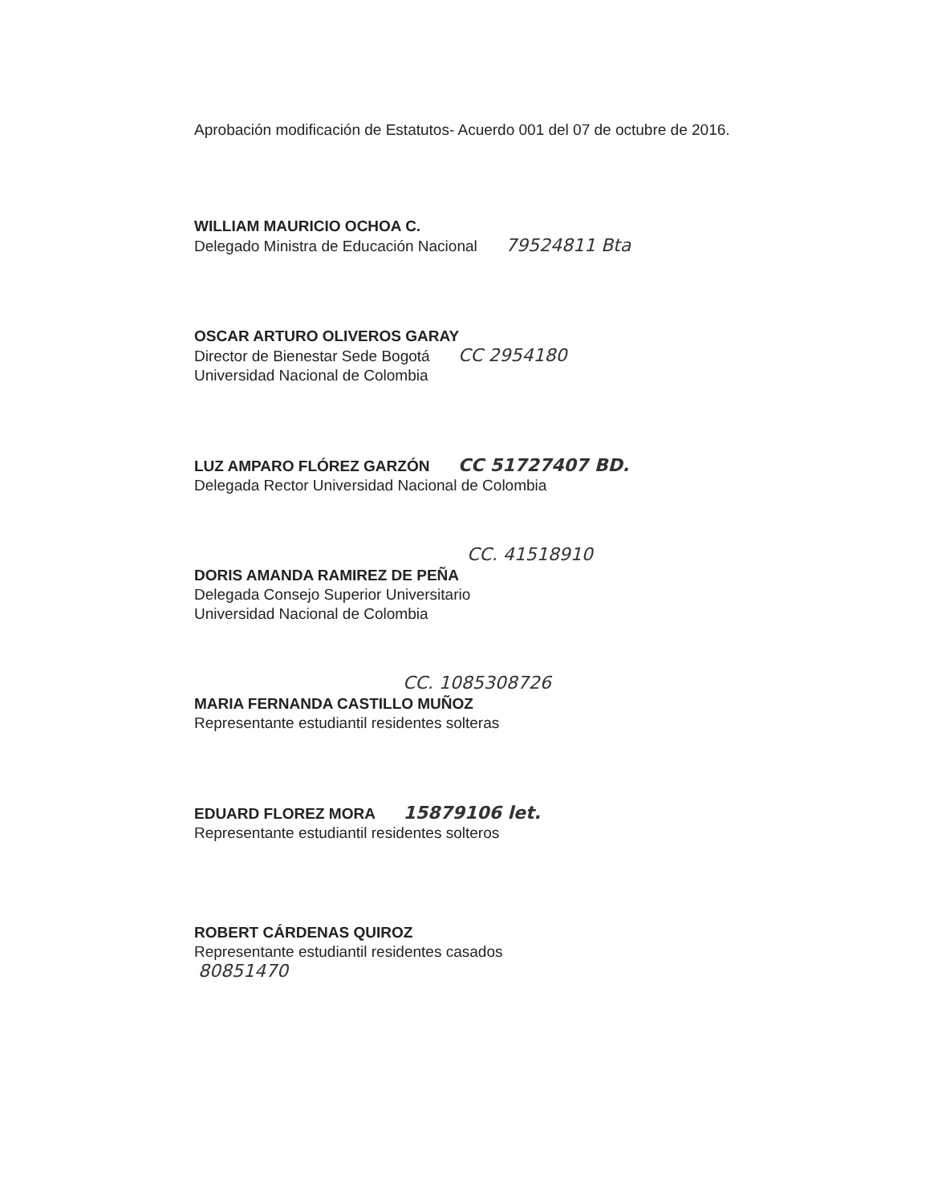Aprobación modificación de Estatutos- Acuerdo 001 del 07 de octubre de 2016.
WILLIAM MAURICIO OCHOA C.
Delegado Ministra de Educación Nacional 79524811 Bta
OSCAR ARTURO OLIVEROS GARAY
Director de Bienestar Sede Bogotá CC 2954180
Universidad Nacional de Colombia
LUZ AMPARO FLÓREZ GARZÓN CC 51727407 BD.
Delegada Rector Universidad Nacional de Colombia
CC. 41518910
DORIS AMANDA RAMIREZ DE PEÑA
Delegada Consejo Superior Universitario
Universidad Nacional de Colombia
CC. 1085308726
MARIA FERNANDA CASTILLO MUÑOZ
Representante estudiantil residentes solteras
EDUARD FLOREZ MORA 15879106 let.
Representante estudiantil residentes solteros
ROBERT CÁRDENAS QUIROZ
Representante estudiantil residentes casados
80851470